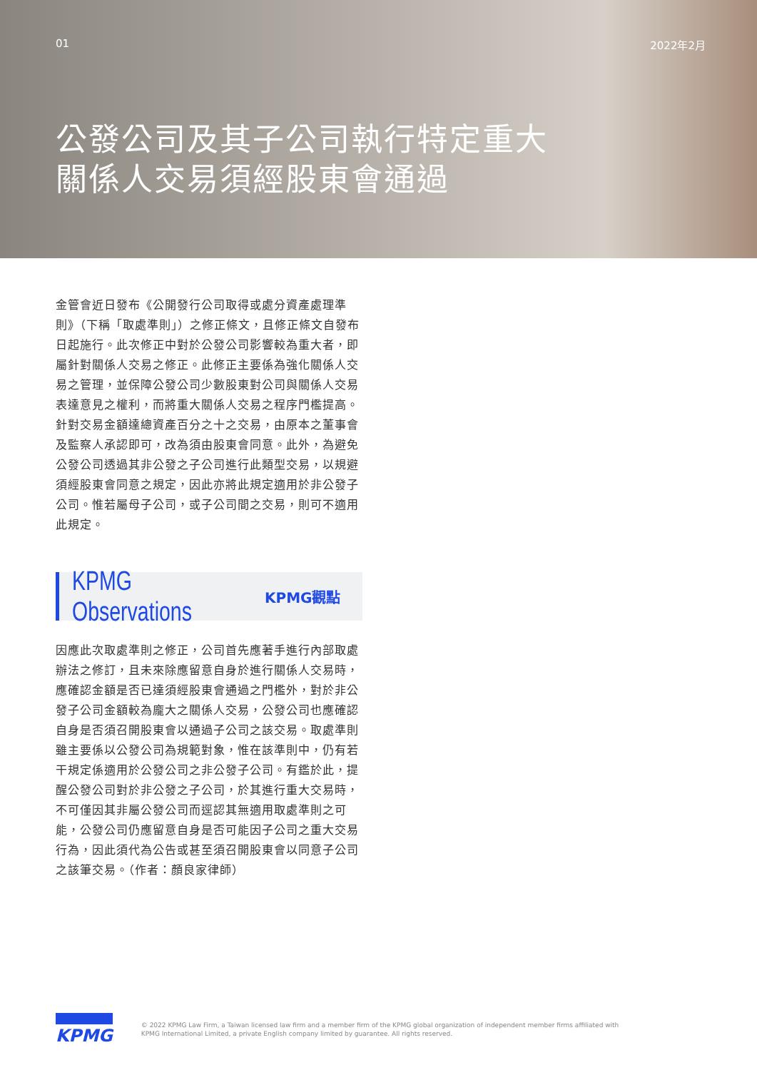01 2022年2月
公發公司及其子公司執行特定重大
關係人交易須經股東會通過
金管會近日發布《公開發行公司取得或處分資產處理準則》（下稱「取處準則」）之修正條文，且修正條文自發布日起施行。此次修正中對於公發公司影響較為重大者，即屬針對關係人交易之修正。此修正主要係為強化關係人交易之管理，並保障公發公司少數股東對公司與關係人交易表達意見之權利，而將重大關係人交易之程序門檻提高。針對交易金額達總資產百分之十之交易，由原本之董事會及監察人承認即可，改為須由股東會同意。此外，為避免公發公司透過其非公發之子公司進行此類型交易，以規避須經股東會同意之規定，因此亦將此規定適用於非公發子公司。惟若屬母子公司，或子公司間之交易，則可不適用此規定。
KPMG Observations KPMG觀點
因應此次取處準則之修正，公司首先應著手進行內部取處辦法之修訂，且未來除應留意自身於進行關係人交易時，應確認金額是否已達須經股東會通過之門檻外，對於非公發子公司金額較為龐大之關係人交易，公發公司也應確認自身是否須召開股東會以通過子公司之該交易。取處準則雖主要係以公發公司為規範對象，惟在該準則中，仍有若干規定係適用於公發公司之非公發子公司。有鑑於此，提醒公發公司對於非公發之子公司，於其進行重大交易時，不可僅因其非屬公發公司而逕認其無適用取處準則之可能，公發公司仍應留意自身是否可能因子公司之重大交易行為，因此須代為公告或甚至須召開股東會以同意子公司之該筆交易。（作者：顏良家律師）
KPMG
© 2022 KPMG Law Firm, a Taiwan licensed law firm and a member firm of the KPMG global organization of independent member firms affiliated with
KPMG International Limited, a private English company limited by guarantee. All rights reserved.